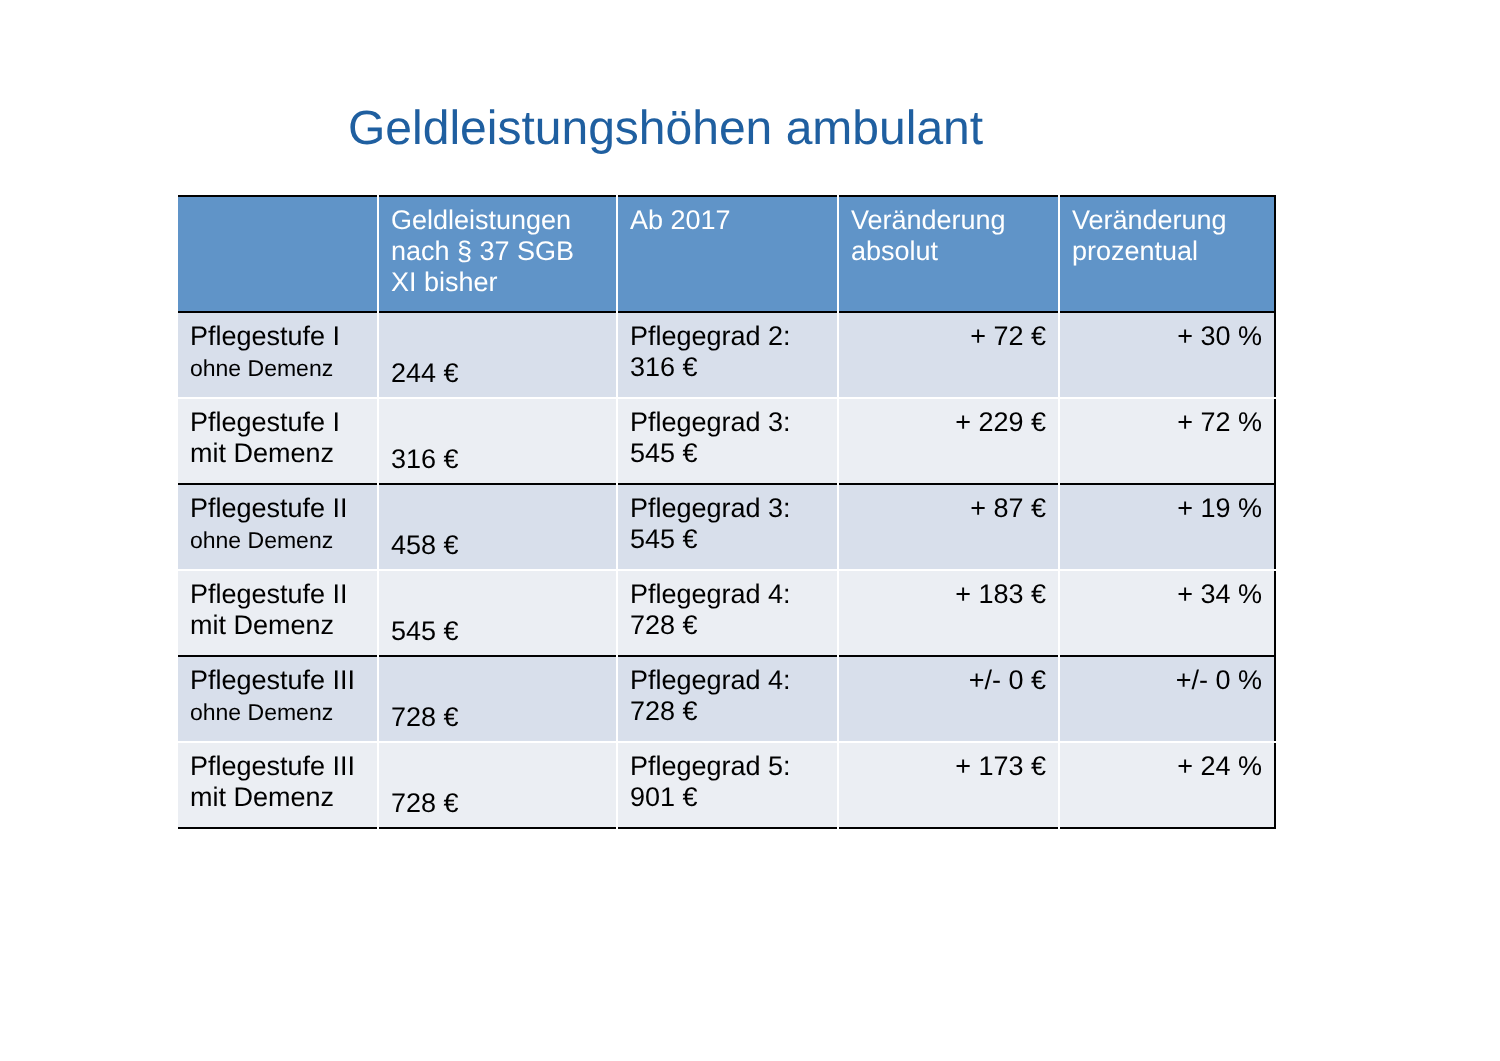Geldleistungshöhen ambulant
| | Geldleistungen nach § 37 SGB XI bisher | Ab 2017 | Veränderung absolut | Veränderung prozentual |
| --- | --- | --- | --- | --- |
| Pflegestufe I ohne Demenz | 244 € | Pflegegrad 2: 316 € | + 72 € | + 30 % |
| Pflegestufe I mit Demenz | 316 € | Pflegegrad 3: 545 € | + 229 € | + 72 % |
| Pflegestufe II ohne Demenz | 458 € | Pflegegrad 3: 545 € | + 87 € | + 19 % |
| Pflegestufe II mit Demenz | 545 € | Pflegegrad 4: 728 € | + 183 € | + 34 % |
| Pflegestufe III ohne Demenz | 728 € | Pflegegrad 4: 728 € | +/- 0 € | +/- 0 % |
| Pflegestufe III mit Demenz | 728 € | Pflegegrad 5: 901 € | + 173 € | + 24 % |